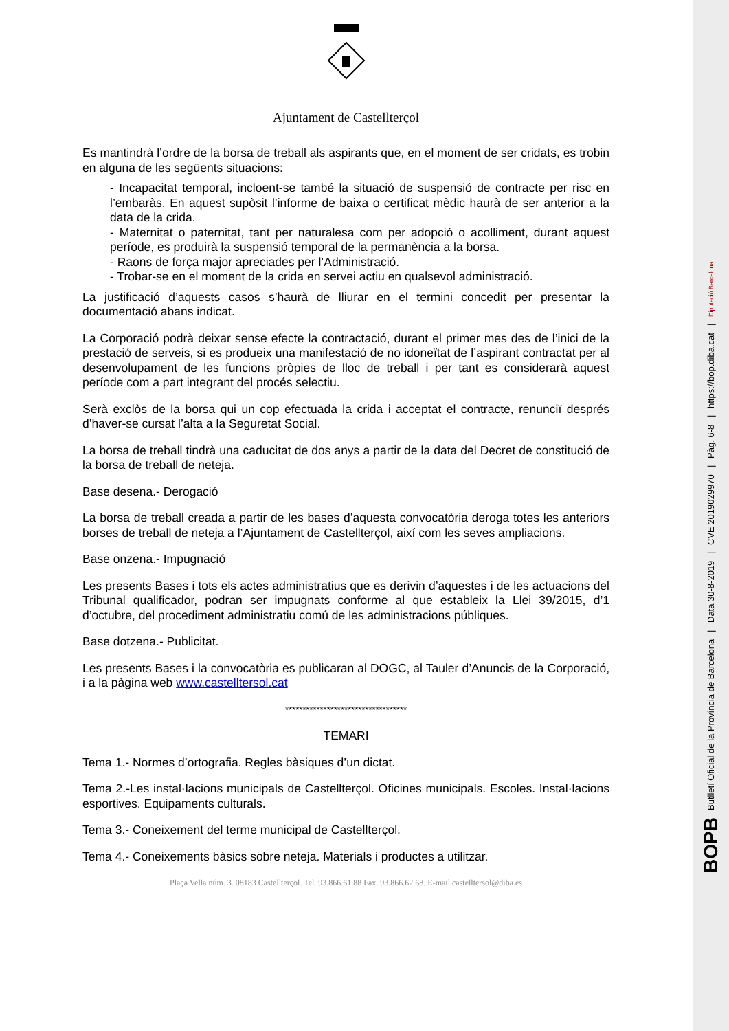BOPB Butlletí Oficial de la Província de Barcelona | Data 30-8-2019 | CVE 2019029970 | Pàg. 6-8 | https://bop.diba.cat | Diputació Barcelona
Ajuntament de Castellterçol
Es mantindrà l’ordre de la borsa de treball als aspirants que, en el moment de ser cridats, es trobin en alguna de les següents situacions:
- Incapacitat temporal, incloent-se també la situació de suspensió de contracte per risc en l’embaràs. En aquest supòsit l’informe de baixa o certificat mèdic haurà de ser anterior a la data de la crida.
- Maternitat o paternitat, tant per naturalesa com per adopció o acolliment, durant aquest període, es produirà la suspensió temporal de la permanència a la borsa.
- Raons de força major apreciades per l’Administració.
- Trobar-se en el moment de la crida en servei actiu en qualsevol administració.
La justificació d’aquests casos s’haurà de lliurar en el termini concedit per presentar la documentació abans indicat.
La Corporació podrà deixar sense efecte la contractació, durant el primer mes des de l’inici de la prestació de serveis, si es produeix una manifestació de no idoneïtat de l’aspirant contractat per al desenvolupament de les funcions pròpies de lloc de treball i per tant es considerarà aquest període com a part integrant del procés selectiu.
Serà exclòs de la borsa qui un cop efectuada la crida i acceptat el contracte, renunciï després d’haver-se cursat l’alta a la Seguretat Social.
La borsa de treball tindrà una caducitat de dos anys a partir de la data del Decret de constitució de la borsa de treball de neteja.
Base desena.- Derogació
La borsa de treball creada a partir de les bases d’aquesta convocatòria deroga totes les anteriors borses de treball de neteja a l’Ajuntament de Castellterçol, així com les seves ampliacions.
Base onzena.- Impugnació
Les presents Bases i tots els actes administratius que es derivin d’aquestes i de les actuacions del Tribunal qualificador, podran ser impugnats conforme al que estableix la Llei 39/2015, d’1 d’octubre, del procediment administratiu comú de les administracions públiques.
Base dotzena.- Publicitat.
Les presents Bases i la convocatòria es publicaran al DOGC, al Tauler d’Anuncis de la Corporació, i a la pàgina web www.castelltersol.cat
***********************************
TEMARI
Tema 1.- Normes d’ortografia. Regles bàsiques d’un dictat.
Tema 2.-Les instal·lacions municipals de Castellterçol. Oficines municipals. Escoles. Instal·lacions esportives. Equipaments culturals.
Tema 3.- Coneixement del terme municipal de Castellterçol.
Tema 4.- Coneixements bàsics sobre neteja. Materials i productes a utilitzar.
Plaça Vella núm. 3. 08183 Castellterçol. Tel. 93.866.61.88 Fax. 93.866.62.68. E-mail castelltersol@diba.es